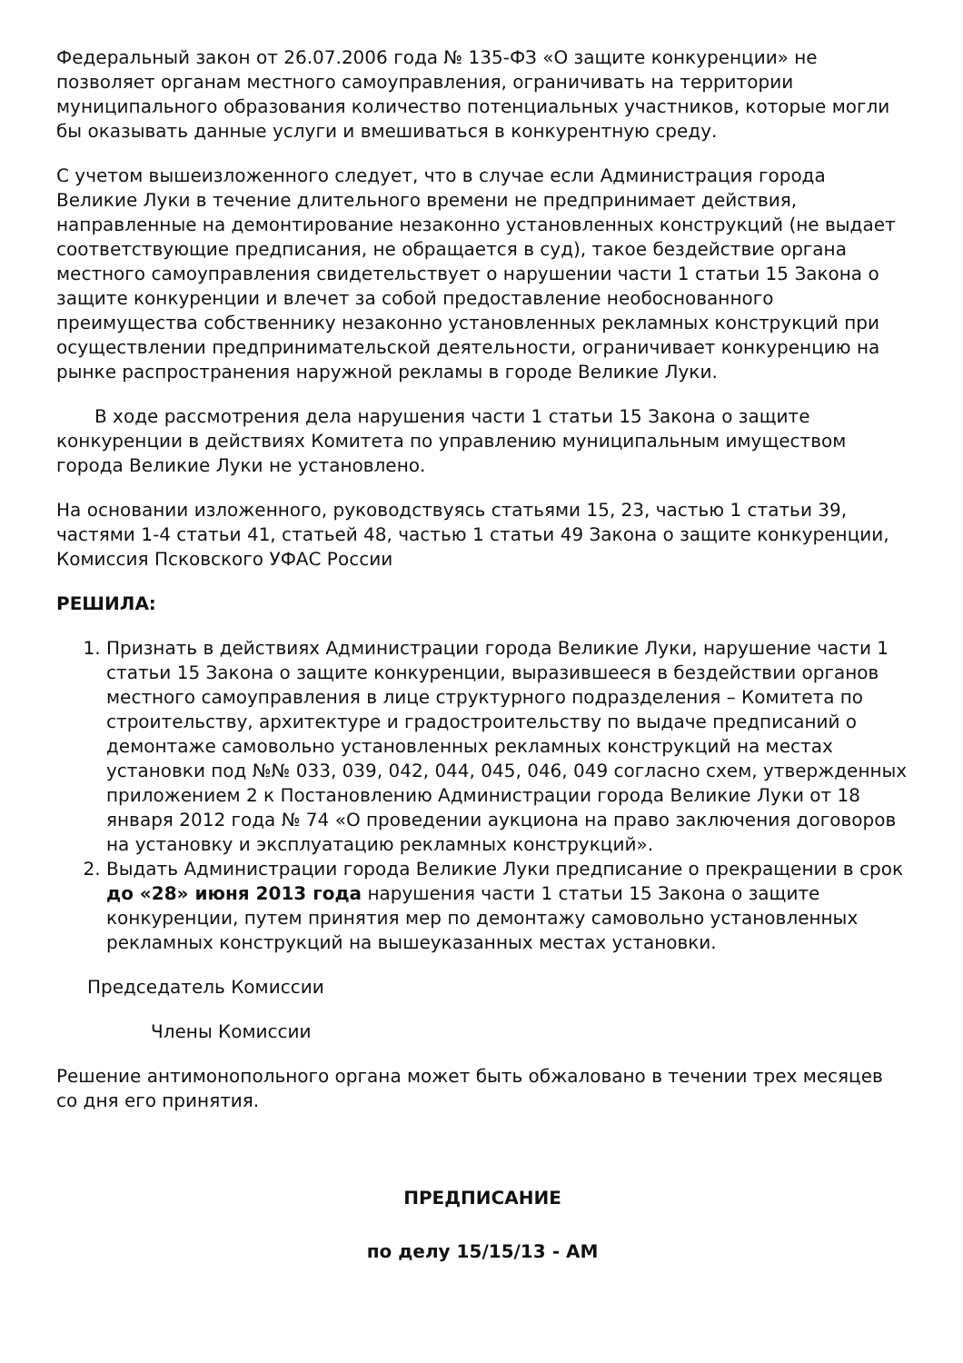Федеральный закон от 26.07.2006 года № 135-ФЗ «О защите конкуренции» не позволяет органам местного самоуправления, ограничивать на территории муниципального образования количество потенциальных участников, которые могли бы оказывать данные услуги и вмешиваться в конкурентную среду.
С учетом вышеизложенного следует, что в случае если Администрация города Великие Луки в течение длительного времени не предпринимает действия, направленные на демонтирование незаконно установленных конструкций (не выдает соответствующие предписания, не обращается в суд), такое бездействие органа местного самоуправления свидетельствует о нарушении части 1 статьи 15 Закона о защите конкуренции и влечет за собой предоставление необоснованного преимущества собственнику незаконно установленных рекламных конструкций при осуществлении предпринимательской деятельности, ограничивает конкуренцию на рынке распространения наружной рекламы в городе Великие Луки.
В ходе рассмотрения дела нарушения части 1 статьи 15 Закона о защите конкуренции в действиях Комитета по управлению муниципальным имуществом города Великие Луки не установлено.
На основании изложенного, руководствуясь статьями 15, 23, частью 1 статьи 39, частями 1-4 статьи 41, статьей 48, частью 1 статьи 49 Закона о защите конкуренции, Комиссия Псковского УФАС России
РЕШИЛА:
1. Признать в действиях Администрации города Великие Луки, нарушение части 1 статьи 15 Закона о защите конкуренции, выразившееся в бездействии органов местного самоуправления в лице структурного подразделения – Комитета по строительству, архитектуре и градостроительству по выдаче предписаний о демонтаже самовольно установленных рекламных конструкций на местах установки под №№ 033, 039, 042, 044, 045, 046, 049 согласно схем, утвержденных приложением 2 к Постановлению Администрации города Великие Луки от 18 января 2012 года № 74 «О проведении аукциона на право заключения договоров на установку и эксплуатацию рекламных конструкций».
2. Выдать Администрации города Великие Луки предписание о прекращении в срок до «28» июня 2013 года нарушения части 1 статьи 15 Закона о защите конкуренции, путем принятия мер по демонтажу самовольно установленных рекламных конструкций на вышеуказанных местах установки.
Председатель Комиссии
Члены Комиссии
Решение антимонопольного органа может быть обжаловано в течении трех месяцев со дня его принятия.
ПРЕДПИСАНИЕ
по делу 15/15/13 - АМ